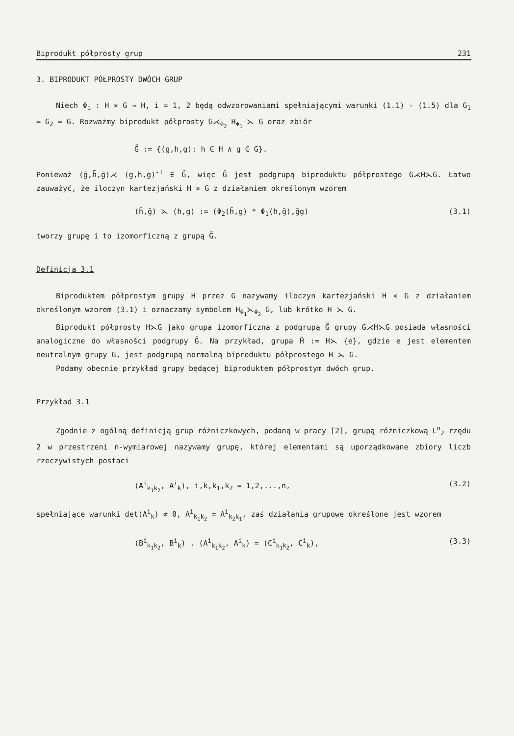Biprodukt półprosty grup 231
3. BIPRODUKT PÓŁPROSTY DWÓCH GRUP
Niech Φ<sub>i</sub> : H × G → H, i = 1, 2 będą odwzorowaniami spełniającymi warunki (1.1) - (1.5) dla G<sub>1</sub> = G<sub>2</sub> = G. Rozważmy biprodukt półprosty G⋌<sub>Φ<sub>2</sub></sub> H<sub>Φ<sub>1</sub></sub> ⋋ G oraz zbiór
G̃ := {(g,h,g): h ∈ H ∧ g ∈ G}.
Ponieważ (ḡ,h̄,ḡ)⋌ (g,h,g)<sup>-1</sup> ∈ G̃, więc G̃ jest podgrupą biproduktu półprostego G⋌H⋋G. Łatwo zauważyć, że iloczyn kartezjański H × G z działaniem określonym wzorem
(h̄,ḡ) ⋋ (h,g) := (Φ<sub>2</sub>(h̄,g) * Φ<sub>1</sub>(h,ḡ),ḡg) (3.1)
tworzy grupę i to izomorficzną z grupą G̃.
Definicja 3.1
Biproduktem półprostym grupy H przez G nazywamy iloczyn kartezjański H × G z działaniem określonym wzorem (3.1) i oznaczamy symbolem H<sub>Φ<sub>1</sub></sub>⋋<sub>Φ<sub>2</sub></sub> G, lub krótko H ⋋ G.
Biprodukt półprosty H⋋G jako grupa izomorficzna z podgrupą G̃ grupy G⋌H⋋G posiada własności analogiczne do własności podgrupy G̃. Na przykład, grupa Ĥ := H⋋ {e}, gdzie e jest elementem neutralnym grupy G, jest podgrupą normalną biproduktu półprostego H ⋋ G.
Podamy obecnie przykład grupy będącej biproduktem półprostym dwóch grup.
Przykład 3.1
Zgodnie z ogólną definicją grup różniczkowych, podaną w pracy [2], grupą różniczkową L<sup>n</sup><sub>2</sub> rzędu 2 w przestrzeni n-wymiarowej nazywamy grupę, której elementami są uporządkowane zbiory liczb rzeczywistych postaci
(A<sup>i</sup><sub>k<sub>1</sub>k<sub>2</sub></sub>, A<sup>i</sup><sub>k</sub>), i,k,k<sub>1</sub>,k<sub>2</sub> = 1,2,...,n, (3.2)
spełniające warunki det(A<sup>i</sup><sub>k</sub>) ≠ 0, A<sup>i</sup><sub>k<sub>1</sub>k<sub>2</sub></sub> = A<sup>i</sup><sub>k<sub>2</sub>k<sub>1</sub></sub>, zaś działania grupowe określone jest wzorem
(B<sup>i</sup><sub>k<sub>1</sub>k<sub>2</sub></sub>, B<sup>i</sup><sub>k</sub>) . (A<sup>i</sup><sub>k<sub>1</sub>k<sub>2</sub></sub>, A<sup>i</sup><sub>k</sub>) = (C<sup>i</sup><sub>k<sub>1</sub>k<sub>2</sub></sub>, C<sup>i</sup><sub>k</sub>), (3.3)